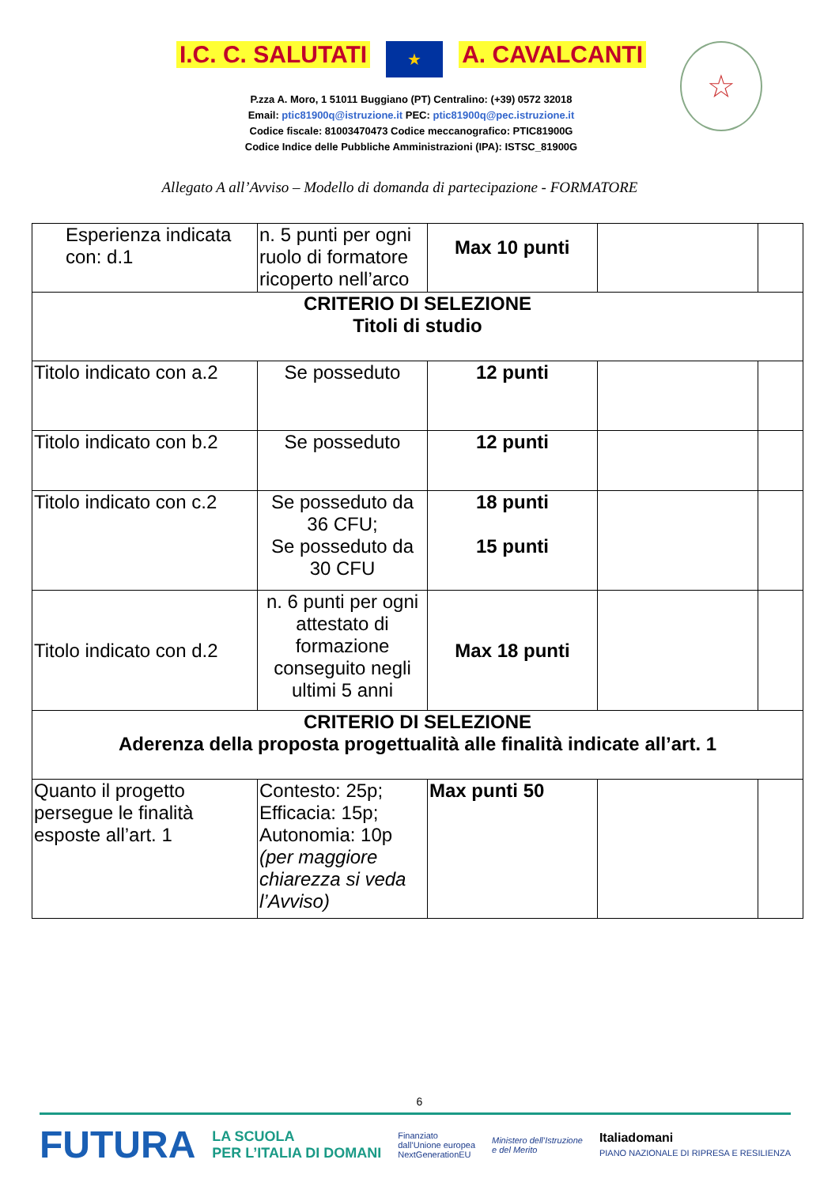I.C. C. SALUTATI ★ A. CAVALCANTI
P.zza A. Moro, 1 51011 Buggiano (PT) Centralino: (+39) 0572 32018
Email: ptic81900q@istruzione.it PEC: ptic81900q@pec.istruzione.it
Codice fiscale: 81003470473 Codice meccanografico: PTIC81900G
Codice Indice delle Pubbliche Amministrazioni (IPA): ISTSC_81900G
☆
Allegato A all’Avviso – Modello di domanda di partecipazione - FORMATORE
| Esperienza indicata con: d.1 | n. 5 punti per ogni ruolo di formatore ricoperto nell’arco | Max 10 punti | | |
| CRITERIO DI SELEZIONE Titoli di studio | | | | |
| Titolo indicato con a.2 | Se posseduto | 12 punti | | |
| Titolo indicato con b.2 | Se posseduto | 12 punti | | |
| Titolo indicato con c.2 | Se posseduto da 36 CFU; Se posseduto da 30 CFU | 18 punti 15 punti | | |
| Titolo indicato con d.2 | n. 6 punti per ogni attestato di formazione conseguito negli ultimi 5 anni | Max 18 punti | | |
| CRITERIO DI SELEZIONE Aderenza della proposta progettualità alle finalità indicate all’art. 1 | | | | |
| Quanto il progetto persegue le finalità esposte all’art. 1 | Contesto: 25p; Efficacia: 15p; Autonomia: 10p (per maggiore chiarezza si veda l’Avviso) | Max punti 50 | | |
6
FUTURA LA SCUOLA
PER L’ITALIA DI DOMANI Finanziato
dall’Unione europea
NextGenerationEU Ministero dell’Istruzione
e del Merito Italiadomani
PIANO NAZIONALE DI RIPRESA E RESILIENZA